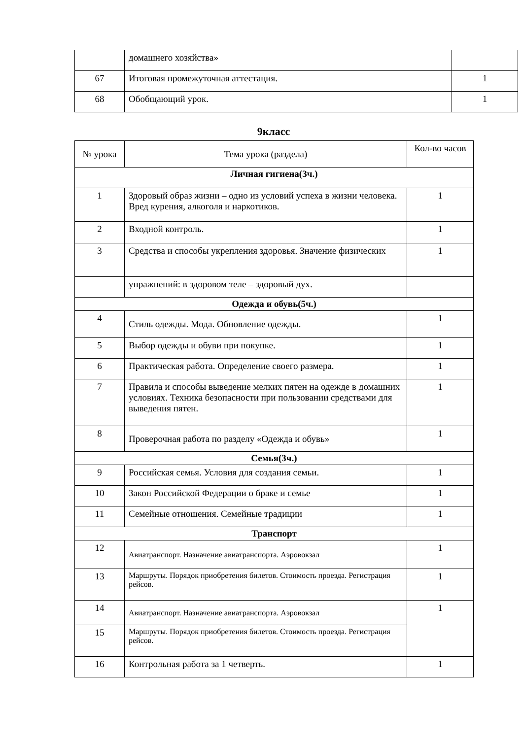| | домашнего хозяйства» | |
| 67 | Итоговая промежуточная аттестация. | 1 |
| 68 | Обобщающий урок. | 1 |
9класс
| № урока | Тема урока (раздела) | Кол-во часов |
| --- | --- | --- |
| Личная гигиена(3ч.) | | |
| 1 | Здоровый образ жизни – одно из условий успеха в жизни человека. Вред курения, алкоголя и наркотиков. | 1 |
| 2 | Входной контроль. | 1 |
| 3 | Средства и способы укрепления здоровья. Значение физических | 1 |
| | упражнений: в здоровом теле – здоровый дух. | |
| Одежда и обувь(5ч.) | | |
| 4 | Стиль одежды. Мода. Обновление одежды. | 1 |
| 5 | Выбор одежды и обуви при покупке. | 1 |
| 6 | Практическая работа. Определение своего размера. | 1 |
| 7 | Правила и способы выведение мелких пятен на одежде в домашних условиях. Техника безопасности при пользовании средствами для выведения пятен. | 1 |
| 8 | Проверочная работа по разделу «Одежда и обувь» | 1 |
| Семья(3ч.) | | |
| 9 | Российская семья. Условия для создания семьи. | 1 |
| 10 | Закон Российской Федерации о браке и семье | 1 |
| 11 | Семейные отношения. Семейные традиции | 1 |
| Транспорт | | |
| 12 | Авиатранспорт. Назначение авиатранспорта. Аэровокзал | 1 |
| 13 | Маршруты. Порядок приобретения билетов. Стоимость проезда. Регистрация рейсов. | 1 |
| 14 | Авиатранспорт. Назначение авиатранспорта. Аэровокзал | 1 |
| 15 | Маршруты. Порядок приобретения билетов. Стоимость проезда. Регистрация рейсов. | |
| 16 | Контрольная работа за 1 четверть. | 1 |